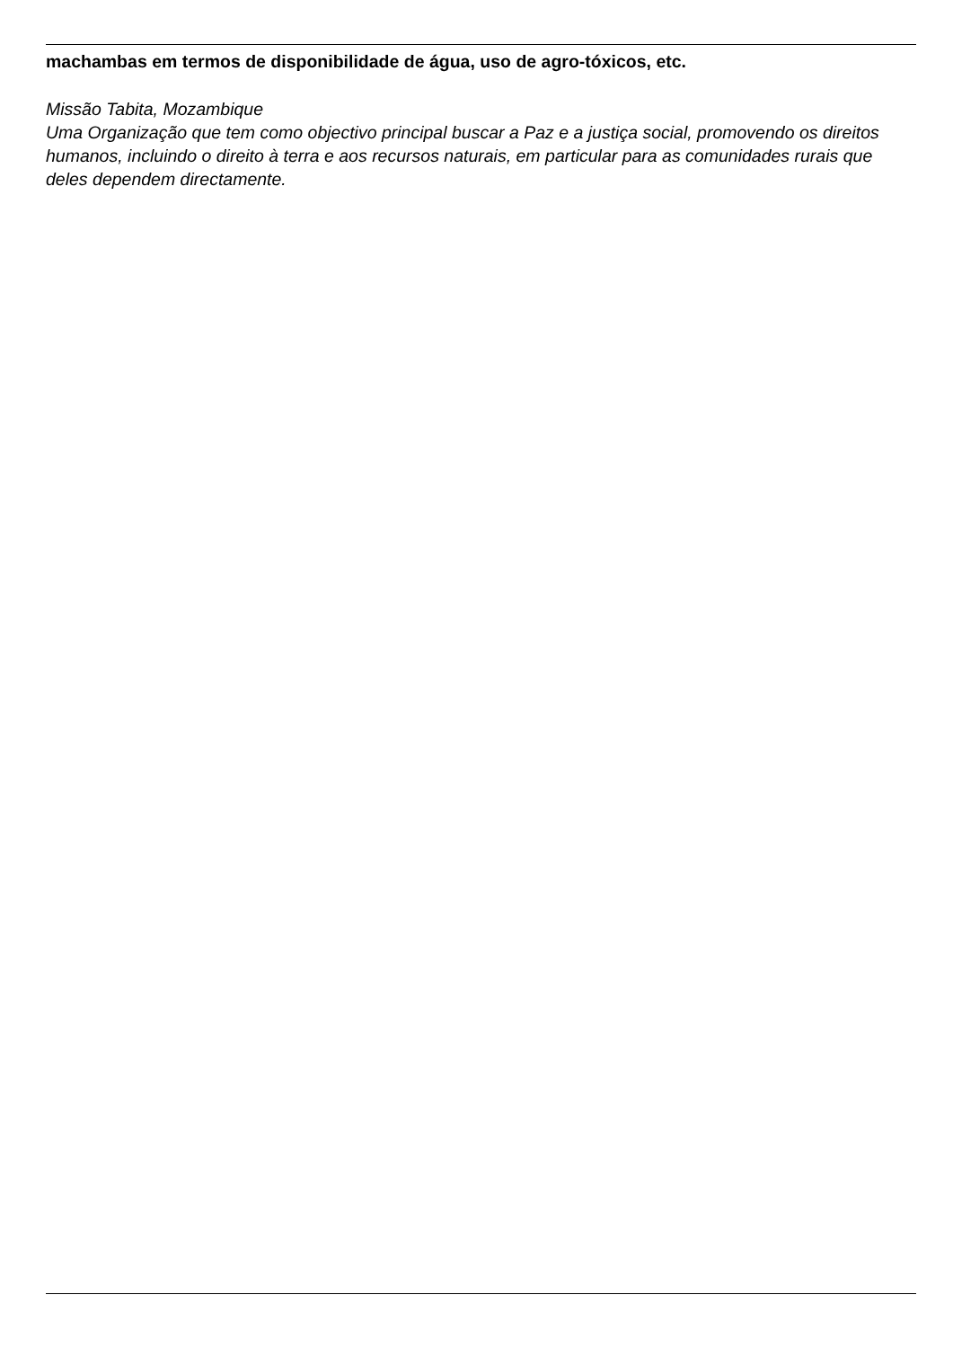machambas em termos de disponibilidade de água, uso de agro-tóxicos, etc.
Missão Tabita, Mozambique
Uma Organização que tem como objectivo principal buscar a Paz e a justiça social, promovendo os direitos humanos, incluindo o direito à terra e aos recursos naturais, em particular para as comunidades rurais que deles dependem directamente.